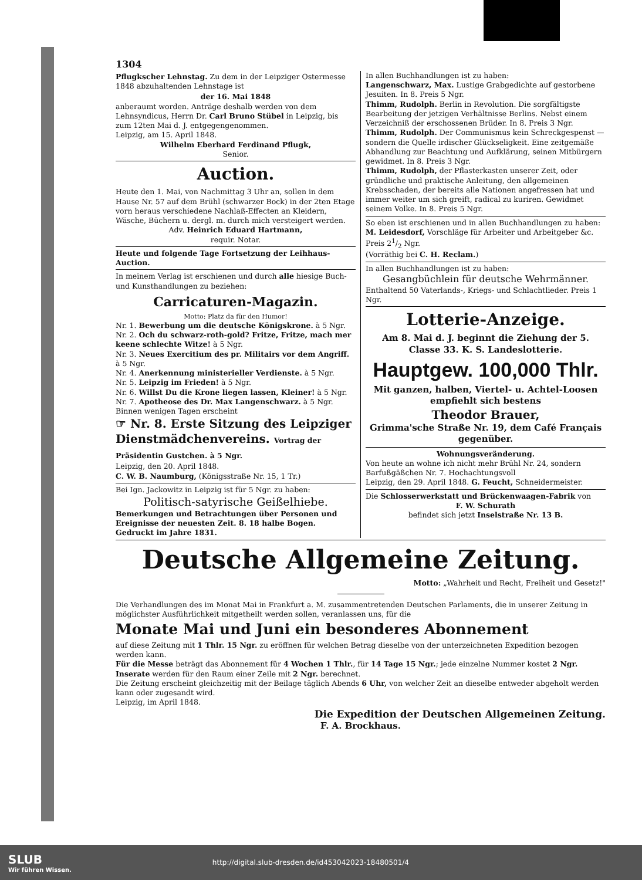1304
Pflugkscher Lehnstag. Zu dem in der Leipziger Ostermesse 1848 abzuhaltenden Lehnstage ist
der 16. Mai 1848
anberaumt worden. Anträge deshalb werden von dem Lehnsyndicus, Herrn Dr. Carl Bruno Stübel in Leipzig, bis zum 12ten Mai d. J. entgegengenommen.
Leipzig, am 15. April 1848.
Wilhelm Eberhard Ferdinand Pflugk,
Senior.
Auction.
Heute den 1. Mai, von Nachmittag 3 Uhr an, sollen in dem Hause Nr. 57 auf dem Brühl (schwarzer Bock) in der 2ten Etage vorn heraus verschiedene Nachlaß-Effecten an Kleidern, Wäsche, Büchern u. dergl. m. durch mich versteigert werden.
Adv. Heinrich Eduard Hartmann,
requir. Notar.
Heute und folgende Tage Fortsetzung der Leihhaus-Auction.
In meinem Verlag ist erschienen und durch alle hiesige Buch- und Kunsthandlungen zu beziehen:
Carricaturen-Magazin.
Motto: Platz da für den Humor!
Nr. 1. Bewerbung um die deutsche Königskrone. à 5 Ngr.
Nr. 2. Och du schwarz-roth-gold? Fritze, Fritze, mach mer keene schlechte Witze! à 5 Ngr.
Nr. 3. Neues Exercitium des pr. Militairs vor dem Angriff. à 5 Ngr.
Nr. 4. Anerkennung ministerieller Verdienste. à 5 Ngr.
Nr. 5. Leipzig im Frieden! à 5 Ngr.
Nr. 6. Willst Du die Krone liegen lassen, Kleiner! à 5 Ngr.
Nr. 7. Apotheose des Dr. Max Langenschwarz. à 5 Ngr.
Binnen wenigen Tagen erscheint
☞ Nr. 8. Erste Sitzung des Leipziger Dienstmädchenvereins. Vortrag der Präsidentin Gustchen. à 5 Ngr.
Leipzig, den 20. April 1848.
C. W. B. Naumburg, (Königsstraße Nr. 15, 1 Tr.)
Bei Ign. Jackowitz in Leipzig ist für 5 Ngr. zu haben:
Politisch-satyrische Geißelhiebe.
Bemerkungen und Betrachtungen über Personen und Ereignisse der neuesten Zeit. 8. 18 halbe Bogen. Gedruckt im Jahre 1831.
In allen Buchhandlungen ist zu haben:
Langenschwarz, Max. Lustige Grabgedichte auf gestorbene Jesuiten. In 8. Preis 5 Ngr.
Thimm, Rudolph. Berlin in Revolution. Die sorgfältigste Bearbeitung der jetzigen Verhältnisse Berlins. Nebst einem Verzeichniß der erschossenen Brüder. In 8. Preis 3 Ngr.
Thimm, Rudolph. Der Communismus kein Schreckgespenst — sondern die Quelle irdischer Glückseligkeit. Eine zeitgemäße Abhandlung zur Beachtung und Aufklärung, seinen Mitbürgern gewidmet. In 8. Preis 3 Ngr.
Thimm, Rudolph, der Pflasterkasten unserer Zeit, oder gründliche und praktische Anleitung, den allgemeinen Krebsschaden, der bereits alle Nationen angefressen hat und immer weiter um sich greift, radical zu kuriren. Gewidmet seinem Volke. In 8. Preis 5 Ngr.
So eben ist erschienen und in allen Buchhandlungen zu haben:
M. Leidesdorf, Vorschläge für Arbeiter und Arbeitgeber &c. Preis 21/2 Ngr.
(Vorräthig bei C. H. Reclam.)
In allen Buchhandlungen ist zu haben:
Gesangbüchlein für deutsche Wehrmänner.
Enthaltend 50 Vaterlands-, Kriegs- und Schlachtlieder. Preis 1 Ngr.
Lotterie-Anzeige.
Am 8. Mai d. J. beginnt die Ziehung der 5. Classe 33. K. S. Landeslotterie.
Hauptgew. 100,000 Thlr.
Mit ganzen, halben, Viertel- u. Achtel-Loosen empfiehlt sich bestens
Theodor Brauer,
Grimma'sche Straße Nr. 19, dem Café Français gegenüber.
Wohnungsveränderung.
Von heute an wohne ich nicht mehr Brühl Nr. 24, sondern Barfußgäßchen Nr. 7. Hochachtungsvoll
Leipzig, den 29. April 1848. G. Feucht, Schneidermeister.
Die Schlosserwerkstatt und Brückenwaagen-Fabrik von
F. W. Schurath
befindet sich jetzt Inselstraße Nr. 13 B.
Deutsche Allgemeine Zeitung.
Motto: „Wahrheit und Recht, Freiheit und Gesetz!"
Die Verhandlungen des im Monat Mai in Frankfurt a. M. zusammentretenden Deutschen Parlaments, die in unserer Zeitung in möglichster Ausführlichkeit mitgetheilt werden sollen, veranlassen uns, für die
Monate Mai und Juni ein besonderes Abonnement
auf diese Zeitung mit 1 Thlr. 15 Ngr. zu eröffnen für welchen Betrag dieselbe von der unterzeichneten Expedition bezogen werden kann.
Für die Messe beträgt das Abonnement für 4 Wochen 1 Thlr., für 14 Tage 15 Ngr.; jede einzelne Nummer kostet 2 Ngr.
Inserate werden für den Raum einer Zeile mit 2 Ngr. berechnet.
Die Zeitung erscheint gleichzeitig mit der Beilage täglich Abends 6 Uhr, von welcher Zeit an dieselbe entweder abgeholt werden kann oder zugesandt wird.
Leipzig, im April 1848.
Die Expedition der Deutschen Allgemeinen Zeitung.
F. A. Brockhaus.
SLUB
Wir führen Wissen.
http://digital.slub-dresden.de/id453042023-18480501/4